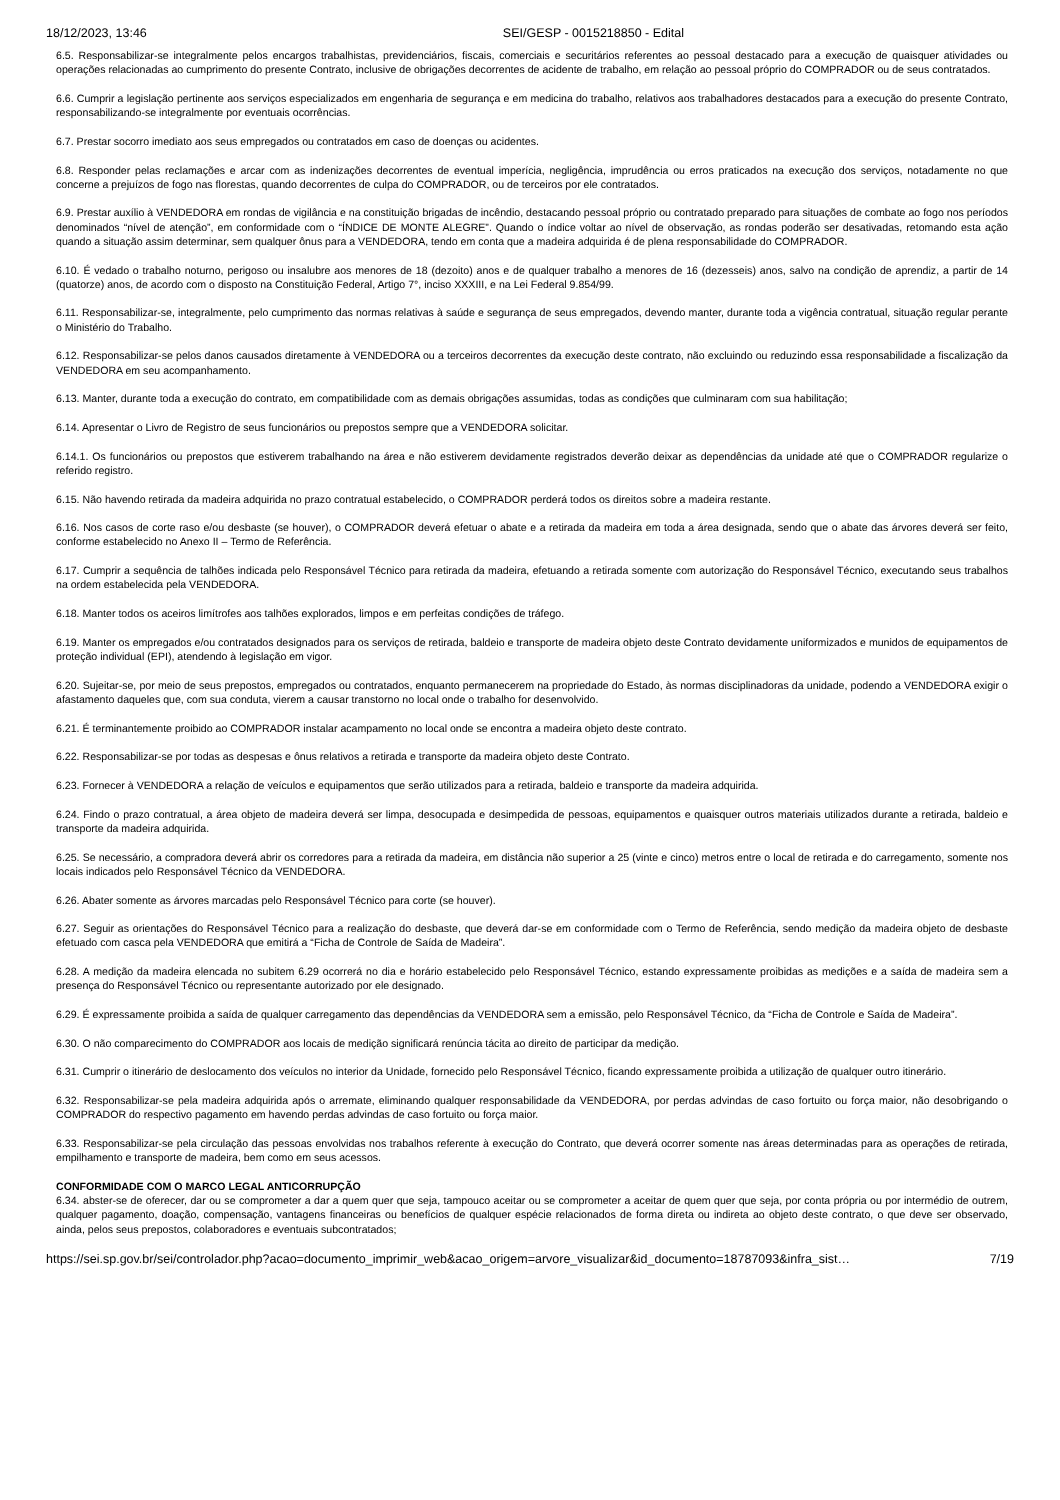18/12/2023, 13:46 SEI/GESP - 0015218850 - Edital
6.5. Responsabilizar-se integralmente pelos encargos trabalhistas, previdenciários, fiscais, comerciais e securitários referentes ao pessoal destacado para a execução de quaisquer atividades ou operações relacionadas ao cumprimento do presente Contrato, inclusive de obrigações decorrentes de acidente de trabalho, em relação ao pessoal próprio do COMPRADOR ou de seus contratados.
6.6. Cumprir a legislação pertinente aos serviços especializados em engenharia de segurança e em medicina do trabalho, relativos aos trabalhadores destacados para a execução do presente Contrato, responsabilizando-se integralmente por eventuais ocorrências.
6.7. Prestar socorro imediato aos seus empregados ou contratados em caso de doenças ou acidentes.
6.8. Responder pelas reclamações e arcar com as indenizações decorrentes de eventual imperícia, negligência, imprudência ou erros praticados na execução dos serviços, notadamente no que concerne a prejuízos de fogo nas florestas, quando decorrentes de culpa do COMPRADOR, ou de terceiros por ele contratados.
6.9. Prestar auxílio à VENDEDORA em rondas de vigilância e na constituição brigadas de incêndio, destacando pessoal próprio ou contratado preparado para situações de combate ao fogo nos períodos denominados “nível de atenção”, em conformidade com o “ÍNDICE DE MONTE ALEGRE”. Quando o índice voltar ao nível de observação, as rondas poderão ser desativadas, retomando esta ação quando a situação assim determinar, sem qualquer ônus para a VENDEDORA, tendo em conta que a madeira adquirida é de plena responsabilidade do COMPRADOR.
6.10. É vedado o trabalho noturno, perigoso ou insalubre aos menores de 18 (dezoito) anos e de qualquer trabalho a menores de 16 (dezesseis) anos, salvo na condição de aprendiz, a partir de 14 (quatorze) anos, de acordo com o disposto na Constituição Federal, Artigo 7°, inciso XXXIII, e na Lei Federal 9.854/99.
6.11. Responsabilizar-se, integralmente, pelo cumprimento das normas relativas à saúde e segurança de seus empregados, devendo manter, durante toda a vigência contratual, situação regular perante o Ministério do Trabalho.
6.12. Responsabilizar-se pelos danos causados diretamente à VENDEDORA ou a terceiros decorrentes da execução deste contrato, não excluindo ou reduzindo essa responsabilidade a fiscalização da VENDEDORA em seu acompanhamento.
6.13. Manter, durante toda a execução do contrato, em compatibilidade com as demais obrigações assumidas, todas as condições que culminaram com sua habilitação;
6.14. Apresentar o Livro de Registro de seus funcionários ou prepostos sempre que a VENDEDORA solicitar.
6.14.1. Os funcionários ou prepostos que estiverem trabalhando na área e não estiverem devidamente registrados deverão deixar as dependências da unidade até que o COMPRADOR regularize o referido registro.
6.15. Não havendo retirada da madeira adquirida no prazo contratual estabelecido, o COMPRADOR perderá todos os direitos sobre a madeira restante.
6.16. Nos casos de corte raso e/ou desbaste (se houver), o COMPRADOR deverá efetuar o abate e a retirada da madeira em toda a área designada, sendo que o abate das árvores deverá ser feito, conforme estabelecido no Anexo II – Termo de Referência.
6.17. Cumprir a sequência de talhões indicada pelo Responsável Técnico para retirada da madeira, efetuando a retirada somente com autorização do Responsável Técnico, executando seus trabalhos na ordem estabelecida pela VENDEDORA.
6.18. Manter todos os aceiros limítrofes aos talhões explorados, limpos e em perfeitas condições de tráfego.
6.19. Manter os empregados e/ou contratados designados para os serviços de retirada, baldeio e transporte de madeira objeto deste Contrato devidamente uniformizados e munidos de equipamentos de proteção individual (EPI), atendendo à legislação em vigor.
6.20. Sujeitar-se, por meio de seus prepostos, empregados ou contratados, enquanto permanecerem na propriedade do Estado, às normas disciplinadoras da unidade, podendo a VENDEDORA exigir o afastamento daqueles que, com sua conduta, vierem a causar transtorno no local onde o trabalho for desenvolvido.
6.21. É terminantemente proibido ao COMPRADOR instalar acampamento no local onde se encontra a madeira objeto deste contrato.
6.22. Responsabilizar-se por todas as despesas e ônus relativos a retirada e transporte da madeira objeto deste Contrato.
6.23. Fornecer à VENDEDORA a relação de veículos e equipamentos que serão utilizados para a retirada, baldeio e transporte da madeira adquirida.
6.24. Findo o prazo contratual, a área objeto de madeira deverá ser limpa, desocupada e desimpedida de pessoas, equipamentos e quaisquer outros materiais utilizados durante a retirada, baldeio e transporte da madeira adquirida.
6.25. Se necessário, a compradora deverá abrir os corredores para a retirada da madeira, em distância não superior a 25 (vinte e cinco) metros entre o local de retirada e do carregamento, somente nos locais indicados pelo Responsável Técnico da VENDEDORA.
6.26. Abater somente as árvores marcadas pelo Responsável Técnico para corte (se houver).
6.27. Seguir as orientações do Responsável Técnico para a realização do desbaste, que deverá dar-se em conformidade com o Termo de Referência, sendo medição da madeira objeto de desbaste efetuado com casca pela VENDEDORA que emitirá a “Ficha de Controle de Saída de Madeira”.
6.28. A medição da madeira elencada no subitem 6.29 ocorrerá no dia e horário estabelecido pelo Responsável Técnico, estando expressamente proibidas as medições e a saída de madeira sem a presença do Responsável Técnico ou representante autorizado por ele designado.
6.29. É expressamente proibida a saída de qualquer carregamento das dependências da VENDEDORA sem a emissão, pelo Responsável Técnico, da “Ficha de Controle e Saída de Madeira”.
6.30. O não comparecimento do COMPRADOR aos locais de medição significará renúncia tácita ao direito de participar da medição.
6.31. Cumprir o itinerário de deslocamento dos veículos no interior da Unidade, fornecido pelo Responsável Técnico, ficando expressamente proibida a utilização de qualquer outro itinerário.
6.32. Responsabilizar-se pela madeira adquirida após o arremate, eliminando qualquer responsabilidade da VENDEDORA, por perdas advindas de caso fortuito ou força maior, não desobrigando o COMPRADOR do respectivo pagamento em havendo perdas advindas de caso fortuito ou força maior.
6.33. Responsabilizar-se pela circulação das pessoas envolvidas nos trabalhos referente à execução do Contrato, que deverá ocorrer somente nas áreas determinadas para as operações de retirada, empilhamento e transporte de madeira, bem como em seus acessos.
CONFORMIDADE COM O MARCO LEGAL ANTICORRUPÇÃO
6.34. abster-se de oferecer, dar ou se comprometer a dar a quem quer que seja, tampouco aceitar ou se comprometer a aceitar de quem quer que seja, por conta própria ou por intermédio de outrem, qualquer pagamento, doação, compensação, vantagens financeiras ou benefícios de qualquer espécie relacionados de forma direta ou indireta ao objeto deste contrato, o que deve ser observado, ainda, pelos seus prepostos, colaboradores e eventuais subcontratados;
https://sei.sp.gov.br/sei/controlador.php?acao=documento_imprimir_web&acao_origem=arvore_visualizar&id_documento=18787093&infra_sist… 7/19